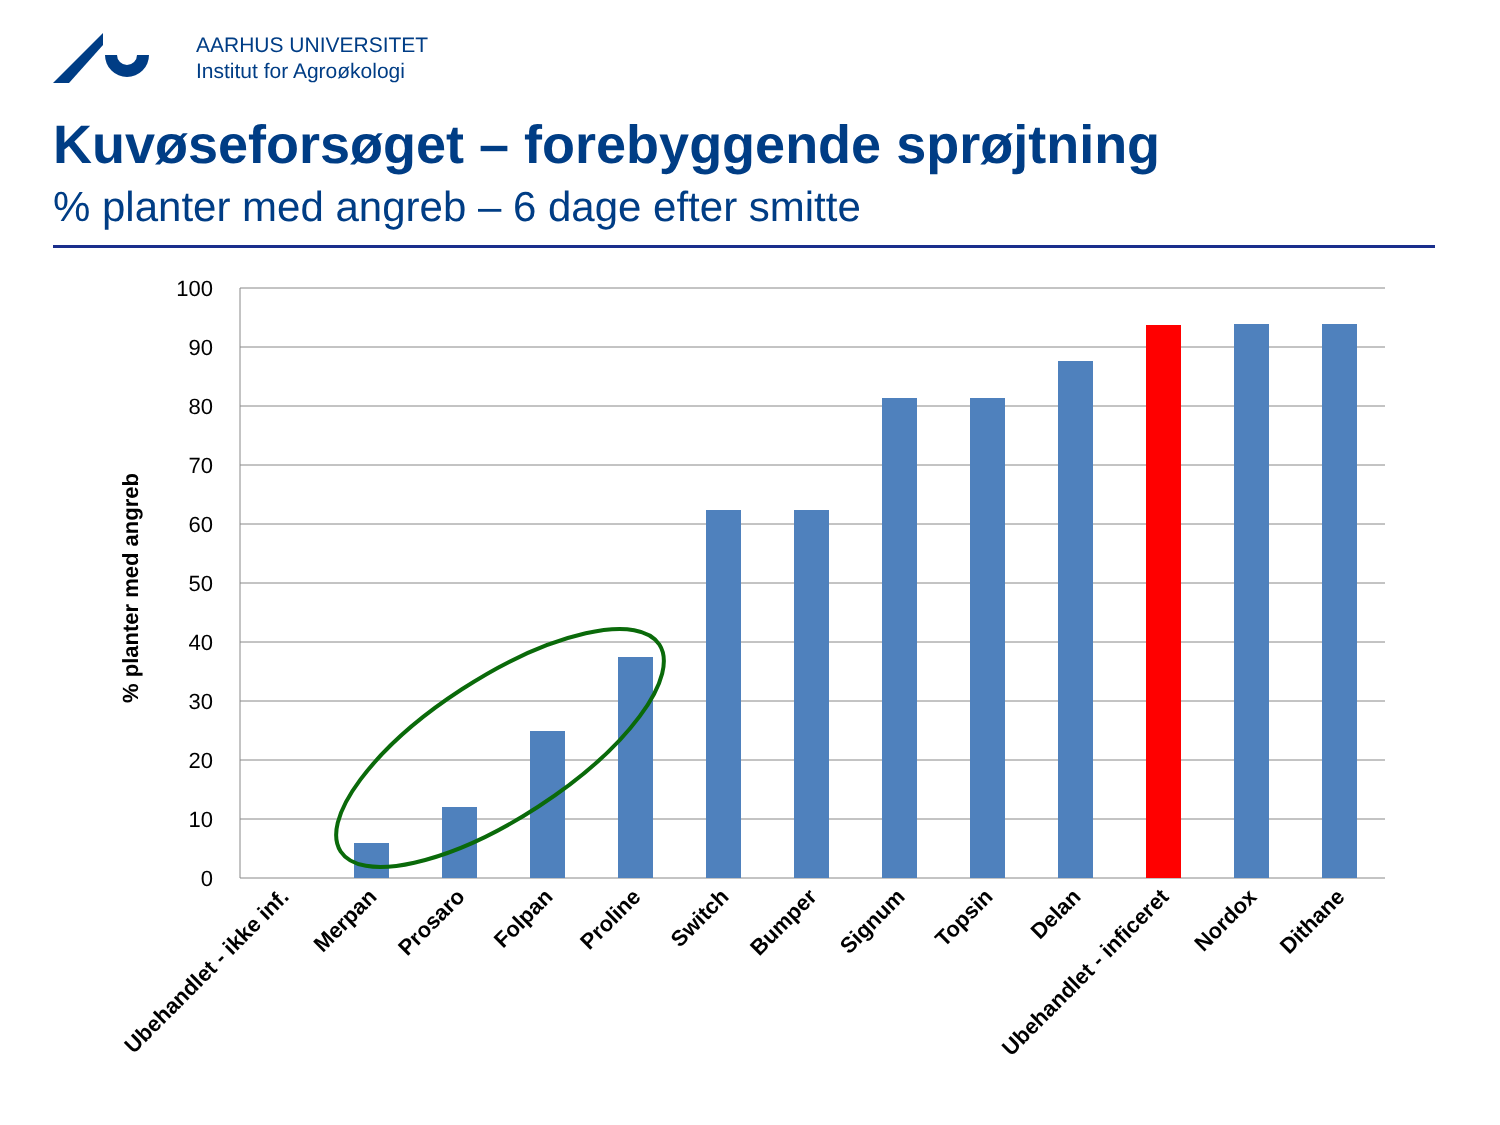AARHUS UNIVERSITET
Institut for Agroøkologi
Kuvøseforsøget – forebyggende sprøjtning
% planter med angreb – 6 dage efter smitte
100
90
80
70
60
50
40
30
20
10
0
% planter med angreb
Ubehandlet - ikke inf.
Merpan
Prosaro
Folpan
Proline
Switch
Bumper
Signum
Topsin
Delan
Ubehandlet - inficeret
Nordox
Dithane